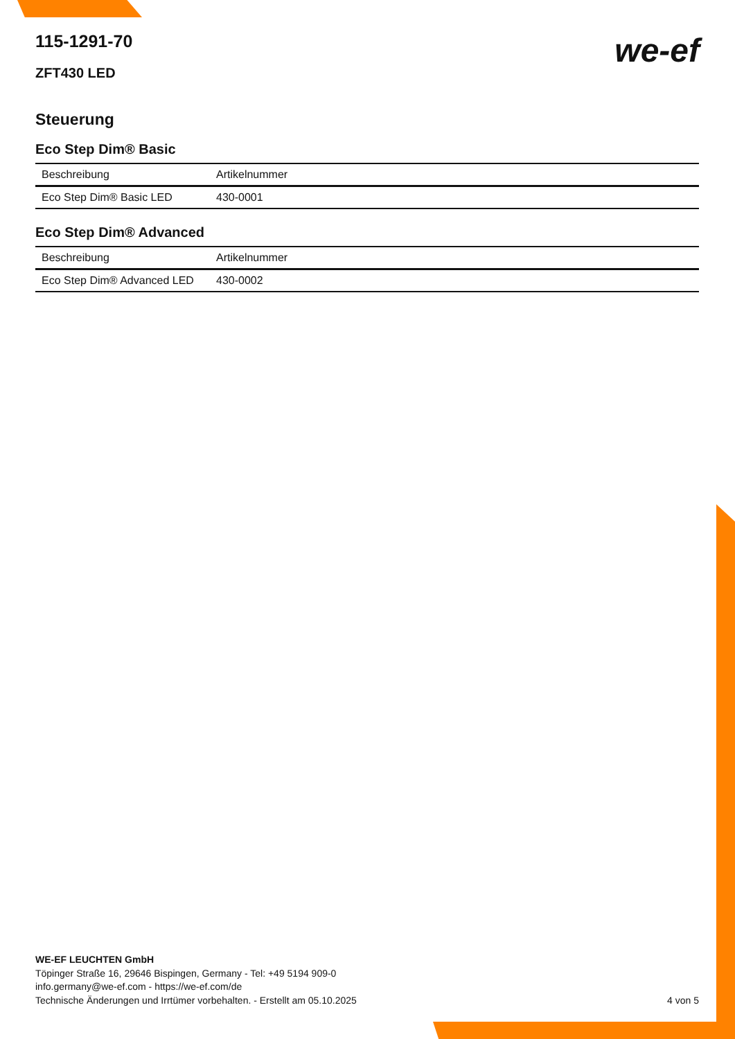115-1291-70
ZFT430 LED
we-ef
Steuerung
Eco Step Dim® Basic
| Beschreibung | Artikelnummer |
| --- | --- |
| Eco Step Dim® Basic LED | 430-0001 |
Eco Step Dim® Advanced
| Beschreibung | Artikelnummer |
| --- | --- |
| Eco Step Dim® Advanced LED | 430-0002 |
WE-EF LEUCHTEN GmbH
Töpinger Straße 16, 29646 Bispingen, Germany - Tel: +49 5194 909-0
info.germany@we-ef.com - https://we-ef.com/de
Technische Änderungen und Irrtümer vorbehalten. - Erstellt am 05.10.2025
4 von 5